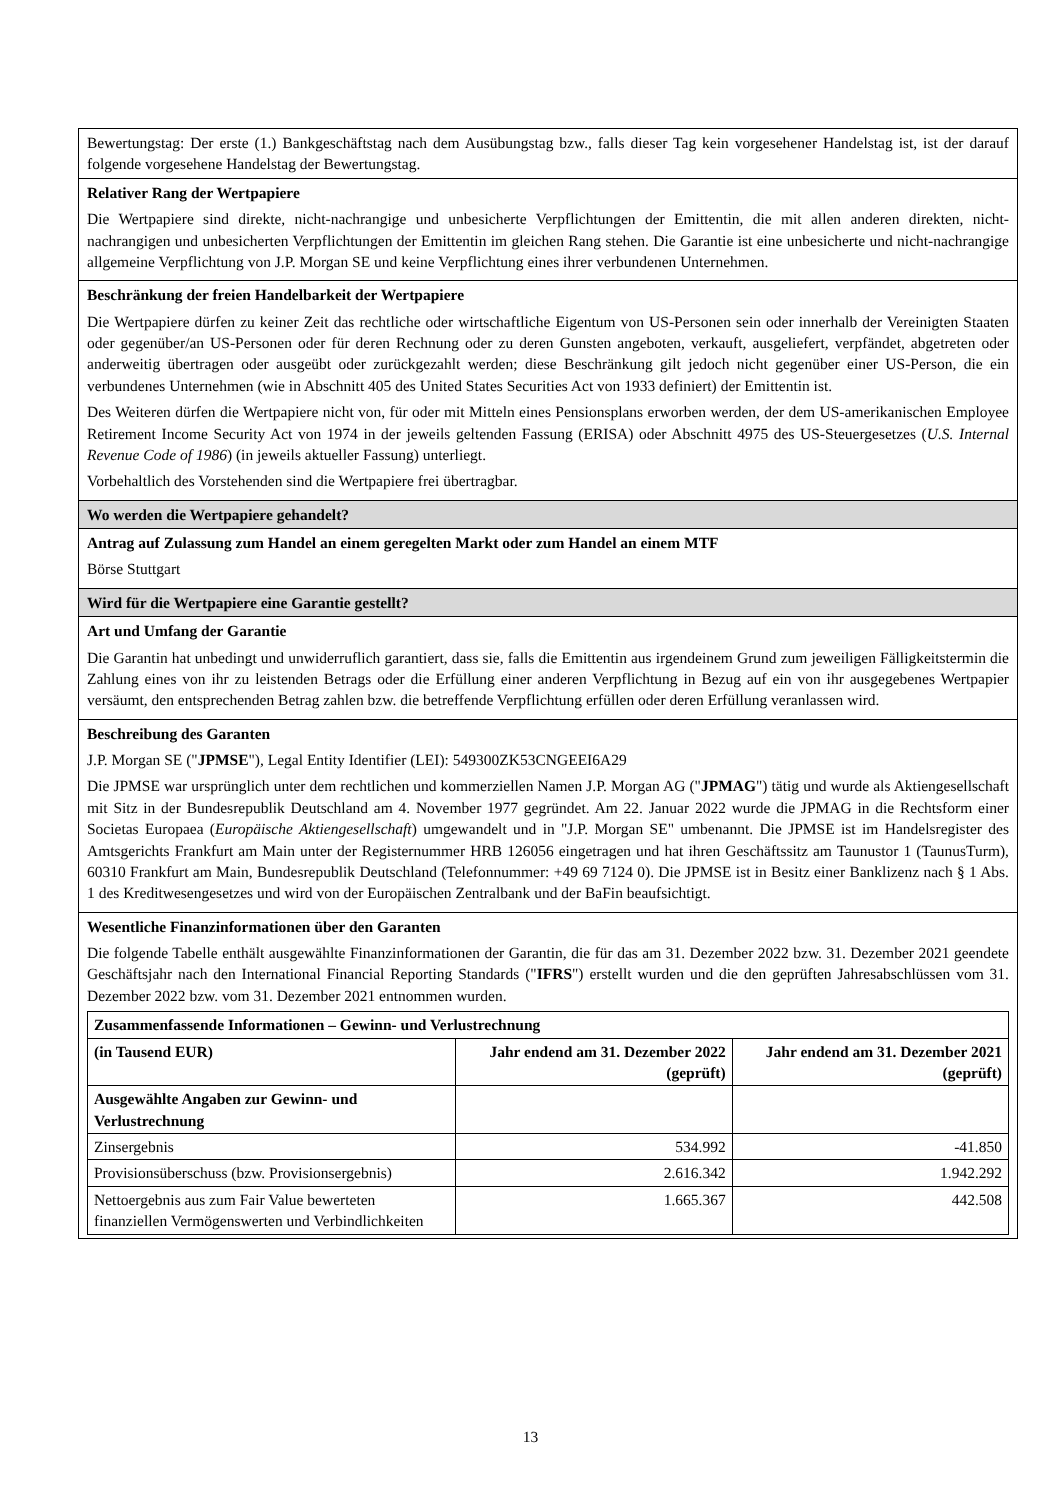| Bewertungstag: Der erste (1.) Bankgeschäftstag nach dem Ausübungstag bzw., falls dieser Tag kein vorgesehener Handelstag ist, ist der darauf folgende vorgesehene Handelstag der Bewertungstag. |
| Relativer Rang der Wertpapiere Die Wertpapiere sind direkte, nicht-nachrangige und unbesicherte Verpflichtungen der Emittentin, die mit allen anderen direkten, nicht-nachrangigen und unbesicherten Verpflichtungen der Emittentin im gleichen Rang stehen. Die Garantie ist eine unbesicherte und nicht-nachrangige allgemeine Verpflichtung von J.P. Morgan SE und keine Verpflichtung eines ihrer verbundenen Unternehmen. |
| Beschränkung der freien Handelbarkeit der Wertpapiere Die Wertpapiere dürfen zu keiner Zeit das rechtliche oder wirtschaftliche Eigentum von US-Personen sein oder innerhalb der Vereinigten Staaten oder gegenüber/an US-Personen oder für deren Rechnung oder zu deren Gunsten angeboten, verkauft, ausgeliefert, verpfändet, abgetreten oder anderweitig übertragen oder ausgeübt oder zurückgezahlt werden; diese Beschränkung gilt jedoch nicht gegenüber einer US-Person, die ein verbundenes Unternehmen (wie in Abschnitt 405 des United States Securities Act von 1933 definiert) der Emittentin ist. Des Weiteren dürfen die Wertpapiere nicht von, für oder mit Mitteln eines Pensionsplans erworben werden, der dem US-amerikanischen Employee Retirement Income Security Act von 1974 in der jeweils geltenden Fassung (ERISA) oder Abschnitt 4975 des US-Steuergesetzes ( U.S. Internal Revenue Code of 1986 ) (in jeweils aktueller Fassung) unterliegt. Vorbehaltlich des Vorstehenden sind die Wertpapiere frei übertragbar. |
| Wo werden die Wertpapiere gehandelt? |
| Antrag auf Zulassung zum Handel an einem geregelten Markt oder zum Handel an einem MTF Börse Stuttgart |
| Wird für die Wertpapiere eine Garantie gestellt? |
| Art und Umfang der Garantie Die Garantin hat unbedingt und unwiderruflich garantiert, dass sie, falls die Emittentin aus irgendeinem Grund zum jeweiligen Fälligkeitstermin die Zahlung eines von ihr zu leistenden Betrags oder die Erfüllung einer anderen Verpflichtung in Bezug auf ein von ihr ausgegebenes Wertpapier versäumt, den entsprechenden Betrag zahlen bzw. die betreffende Verpflichtung erfüllen oder deren Erfüllung veranlassen wird. |
| Beschreibung des Garanten J.P. Morgan SE (" JPMSE "), Legal Entity Identifier (LEI): 549300ZK53CNGEEI6A29 Die JPMSE war ursprünglich unter dem rechtlichen und kommerziellen Namen J.P. Morgan AG (" JPMAG ") tätig und wurde als Aktiengesellschaft mit Sitz in der Bundesrepublik Deutschland am 4. November 1977 gegründet. Am 22. Januar 2022 wurde die JPMAG in die Rechtsform einer Societas Europaea ( Europäische Aktiengesellschaft ) umgewandelt und in "J.P. Morgan SE" umbenannt. Die JPMSE ist im Handelsregister des Amtsgerichts Frankfurt am Main unter der Registernummer HRB 126056 eingetragen und hat ihren Geschäftssitz am Taunustor 1 (TaunusTurm), 60310 Frankfurt am Main, Bundesrepublik Deutschland (Telefonnummer: +49 69 7124 0). Die JPMSE ist in Besitz einer Banklizenz nach § 1 Abs. 1 des Kreditwesengesetzes und wird von der Europäischen Zentralbank und der BaFin beaufsichtigt. |
| Wesentliche Finanzinformationen über den Garanten Die folgende Tabelle enthält ausgewählte Finanzinformationen der Garantin, die für das am 31. Dezember 2022 bzw. 31. Dezember 2021 geendete Geschäftsjahr nach den International Financial Reporting Standards (" IFRS ") erstellt wurden und die den geprüften Jahresabschlüssen vom 31. Dezember 2022 bzw. vom 31. Dezember 2021 entnommen wurden. / Zusammenfassende Informationen – Gewinn- und Verlustrechnung / / / / (in Tausend EUR) / Jahr endend am 31. Dezember 2022 (geprüft) / Jahr endend am 31. Dezember 2021 (geprüft) / / Ausgewählte Angaben zur Gewinn- und Verlustrechnung / / / / Zinsergebnis / 534.992 / -41.850 / / Provisionsüberschuss (bzw. Provisionsergebnis) / 2.616.342 / 1.942.292 / / Nettoergebnis aus zum Fair Value bewerteten finanziellen Vermögenswerten und Verbindlichkeiten / 1.665.367 / 442.508 / |
13